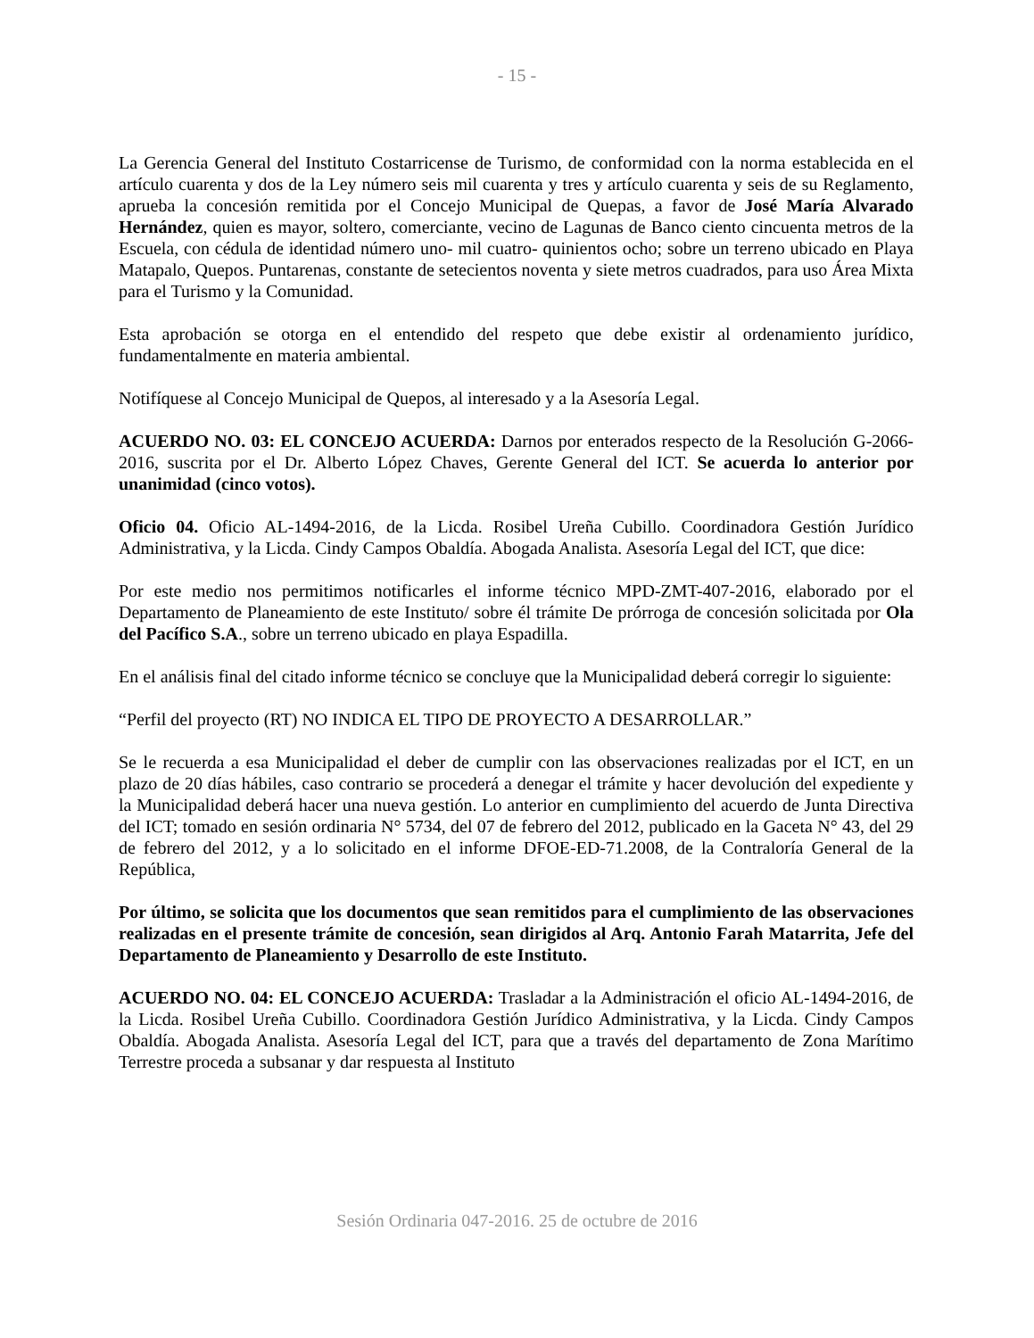- 15 -
La Gerencia General del Instituto Costarricense de Turismo, de conformidad con la norma establecida en el artículo cuarenta y dos de la Ley número seis mil cuarenta y tres y artículo cuarenta y seis de su Reglamento, aprueba la concesión remitida por el Concejo Municipal de Quepas, a favor de José María Alvarado Hernández, quien es mayor, soltero, comerciante, vecino de Lagunas de Banco ciento cincuenta metros de la Escuela, con cédula de identidad número uno- mil cuatro- quinientos ocho; sobre un terreno ubicado en Playa Matapalo, Quepos. Puntarenas, constante de setecientos noventa y siete metros cuadrados, para uso Área Mixta para el Turismo y la Comunidad.
Esta aprobación se otorga en el entendido del respeto que debe existir al ordenamiento jurídico, fundamentalmente en materia ambiental.
Notifíquese al Concejo Municipal de Quepos, al interesado y a la Asesoría Legal.
ACUERDO NO. 03: EL CONCEJO ACUERDA: Darnos por enterados respecto de la Resolución G-2066-2016, suscrita por el Dr. Alberto López Chaves, Gerente General del ICT. Se acuerda lo anterior por unanimidad (cinco votos).
Oficio 04. Oficio AL-1494-2016, de la Licda. Rosibel Ureña Cubillo. Coordinadora Gestión Jurídico Administrativa, y la Licda. Cindy Campos Obaldía. Abogada Analista. Asesoría Legal del ICT, que dice:
Por este medio nos permitimos notificarles el informe técnico MPD-ZMT-407-2016, elaborado por el Departamento de Planeamiento de este Instituto/ sobre él trámite De prórroga de concesión solicitada por Ola del Pacífico S.A., sobre un terreno ubicado en playa Espadilla.
En el análisis final del citado informe técnico se concluye que la Municipalidad deberá corregir lo siguiente:
“Perfil del proyecto (RT) NO INDICA EL TIPO DE PROYECTO A DESARROLLAR.”
Se le recuerda a esa Municipalidad el deber de cumplir con las observaciones realizadas por el ICT, en un plazo de 20 días hábiles, caso contrario se procederá a denegar el trámite y hacer devolución del expediente y la Municipalidad deberá hacer una nueva gestión. Lo anterior en cumplimiento del acuerdo de Junta Directiva del ICT; tomado en sesión ordinaria N° 5734, del 07 de febrero del 2012, publicado en la Gaceta N° 43, del 29 de febrero del 2012, y a lo solicitado en el informe DFOE-ED-71.2008, de la Contraloría General de la República,
Por último, se solicita que los documentos que sean remitidos para el cumplimiento de las observaciones realizadas en el presente trámite de concesión, sean dirigidos al Arq. Antonio Farah Matarrita, Jefe del Departamento de Planeamiento y Desarrollo de este Instituto.
ACUERDO NO. 04: EL CONCEJO ACUERDA: Trasladar a la Administración el oficio AL-1494-2016, de la Licda. Rosibel Ureña Cubillo. Coordinadora Gestión Jurídico Administrativa, y la Licda. Cindy Campos Obaldía. Abogada Analista. Asesoría Legal del ICT, para que a través del departamento de Zona Marítimo Terrestre proceda a subsanar y dar respuesta al Instituto
Sesión Ordinaria 047-2016. 25 de octubre de 2016